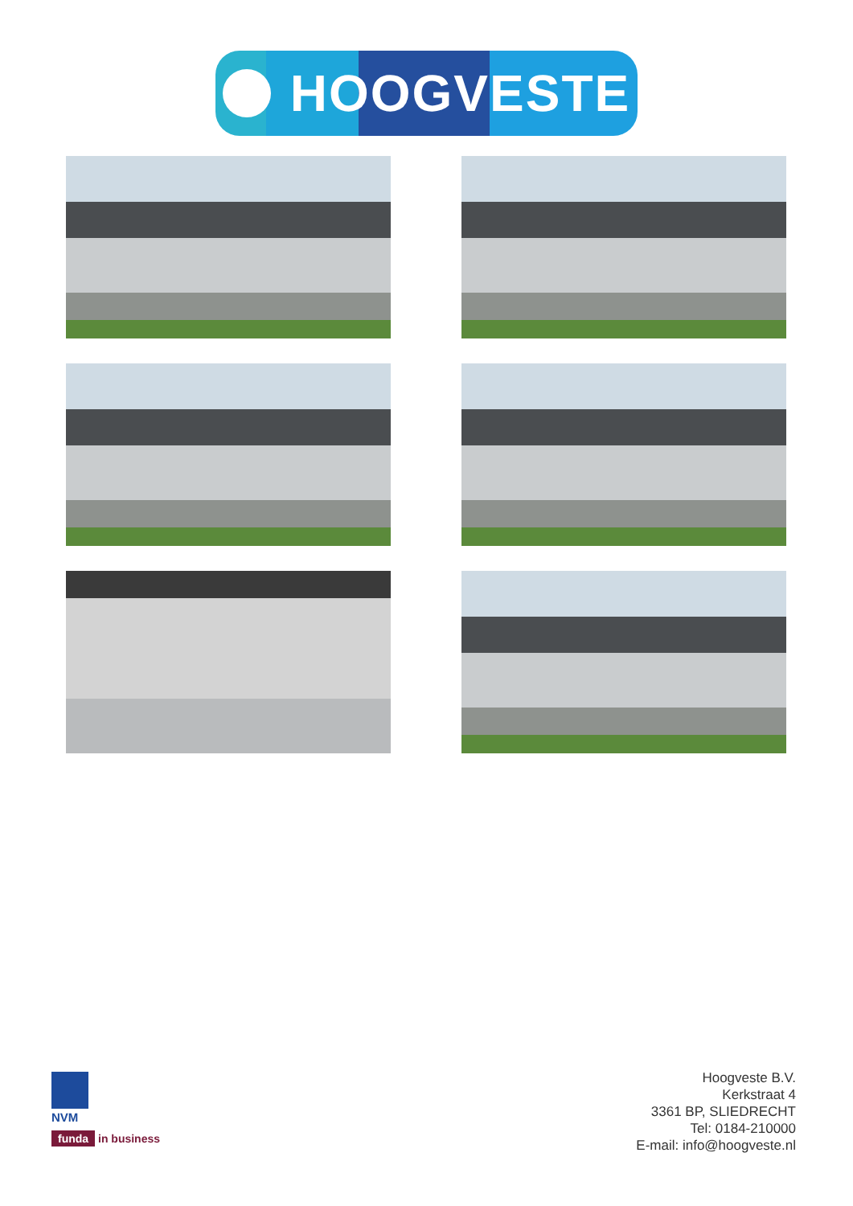HOOGVESTE
NVM
funda in business
Hoogveste B.V.
Kerkstraat 4
3361 BP, SLIEDRECHT
Tel: 0184-210000
E-mail: info@hoogveste.nl